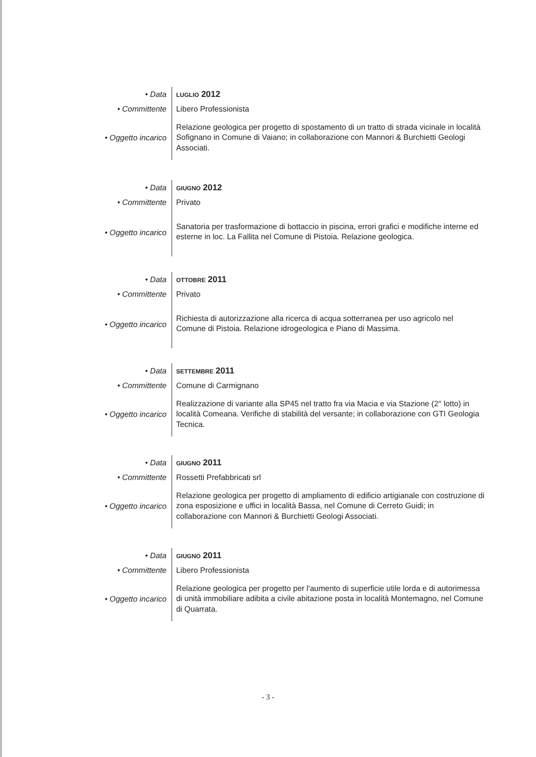| • Data | LUGLIO 2012 |
| • Committente | Libero Professionista |
| • Oggetto incarico | Relazione geologica per progetto di spostamento di un tratto di strada vicinale in località Sofignano in Comune di Vaiano; in collaborazione con Mannori & Burchietti Geologi Associati. |
| • Data | GIUGNO 2012 |
| • Committente | Privato |
| • Oggetto incarico | Sanatoria per trasformazione di bottaccio in piscina, errori grafici e modifiche interne ed esterne in loc. La Fallita nel Comune di Pistoia. Relazione geologica. |
| • Data | OTTOBRE 2011 |
| • Committente | Privato |
| • Oggetto incarico | Richiesta di autorizzazione alla ricerca di acqua sotterranea per uso agricolo nel Comune di Pistoia. Relazione idrogeologica e Piano di Massima. |
| • Data | SETTEMBRE 2011 |
| • Committente | Comune di Carmignano |
| • Oggetto incarico | Realizzazione di variante alla SP45 nel tratto fra via Macia e via Stazione (2° lotto) in località Comeana. Verifiche di stabilità del versante; in collaborazione con GTI Geologia Tecnica. |
| • Data | GIUGNO 2011 |
| • Committente | Rossetti Prefabbricati srl |
| • Oggetto incarico | Relazione geologica per progetto di ampliamento di edificio artigianale con costruzione di zona esposizione e uffici in località Bassa, nel Comune di Cerreto Guidi; in collaborazione con Mannori & Burchietti Geologi Associati. |
| • Data | GIUGNO 2011 |
| • Committente | Libero Professionista |
| • Oggetto incarico | Relazione geologica per progetto per l'aumento di superficie utile lorda e di autorimessa di unità immobiliare adibita a civile abitazione posta in località Montemagno, nel Comune di Quarrata. |
- 3 -